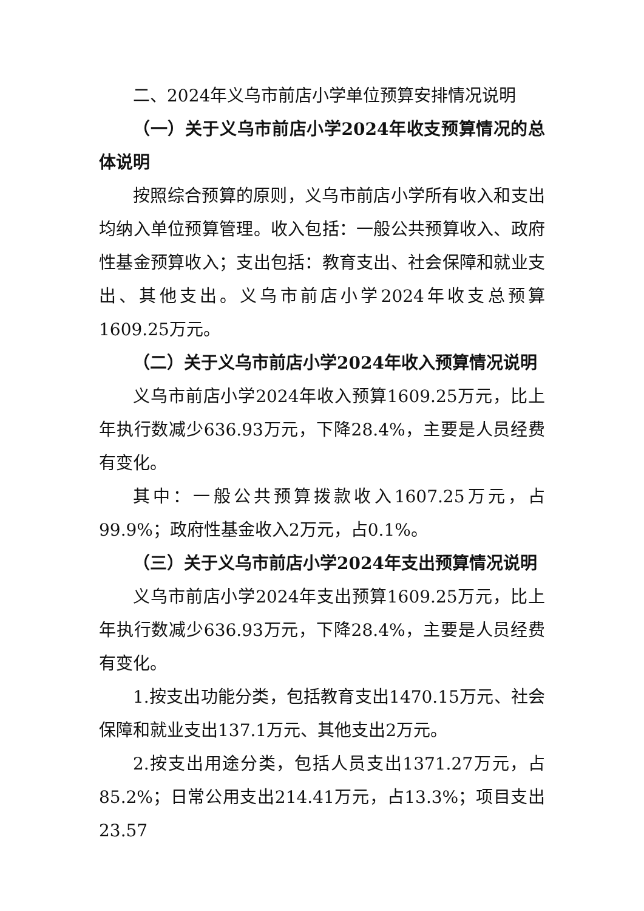二、2024年义乌市前店小学单位预算安排情况说明
（一）关于义乌市前店小学2024年收支预算情况的总体说明
按照综合预算的原则，义乌市前店小学所有收入和支出均纳入单位预算管理。收入包括：一般公共预算收入、政府性基金预算收入；支出包括：教育支出、社会保障和就业支出、其他支出。义乌市前店小学2024年收支总预算1609.25万元。
（二）关于义乌市前店小学2024年收入预算情况说明
义乌市前店小学2024年收入预算1609.25万元，比上年执行数减少636.93万元，下降28.4%，主要是人员经费有变化。
其中：一般公共预算拨款收入1607.25万元，占99.9%；政府性基金收入2万元，占0.1%。
（三）关于义乌市前店小学2024年支出预算情况说明
义乌市前店小学2024年支出预算1609.25万元，比上年执行数减少636.93万元，下降28.4%，主要是人员经费有变化。
1.按支出功能分类，包括教育支出1470.15万元、社会保障和就业支出137.1万元、其他支出2万元。
2.按支出用途分类，包括人员支出1371.27万元，占85.2%；日常公用支出214.41万元，占13.3%；项目支出23.57